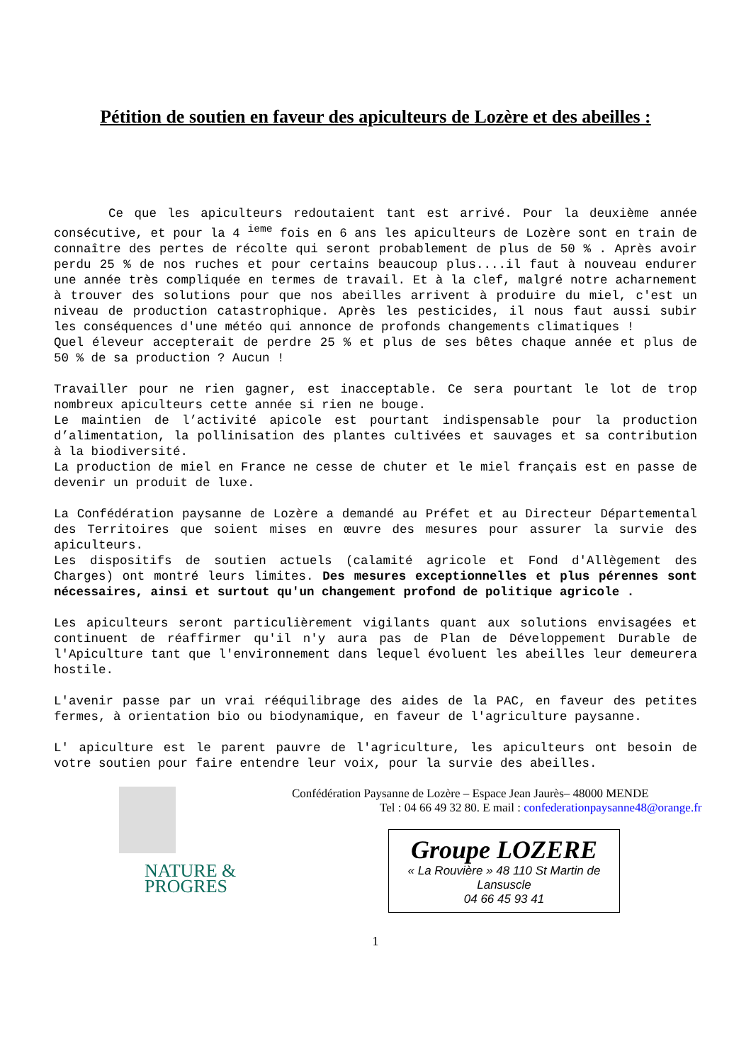Pétition de soutien en faveur des apiculteurs de Lozère et des abeilles :
Ce que les apiculteurs redoutaient tant est arrivé. Pour la deuxième année consécutive, et pour la 4 <sup>ieme</sup> fois en 6 ans les apiculteurs de Lozère sont en train de connaître des pertes de récolte qui seront probablement de plus de 50 % . Après avoir perdu 25 % de nos ruches et pour certains beaucoup plus....il faut à nouveau endurer une année très compliquée en termes de travail. Et à la clef, malgré notre acharnement à trouver des solutions pour que nos abeilles arrivent à produire du miel, c'est un niveau de production catastrophique. Après les pesticides, il nous faut aussi subir les conséquences d'une météo qui annonce de profonds changements climatiques !
Quel éleveur accepterait de perdre 25 % et plus de ses bêtes chaque année et plus de 50 % de sa production ? Aucun !
Travailler pour ne rien gagner, est inacceptable. Ce sera pourtant le lot de trop nombreux apiculteurs cette année si rien ne bouge.
Le maintien de l’activité apicole est pourtant indispensable pour la production d’alimentation, la pollinisation des plantes cultivées et sauvages et sa contribution à la biodiversité.
La production de miel en France ne cesse de chuter et le miel français est en passe de devenir un produit de luxe.
La Confédération paysanne de Lozère a demandé au Préfet et au Directeur Départemental des Territoires que soient mises en œuvre des mesures pour assurer la survie des apiculteurs.
Les dispositifs de soutien actuels (calamité agricole et Fond d'Allègement des Charges) ont montré leurs limites. Des mesures exceptionnelles et plus pérennes sont nécessaires, ainsi et surtout qu'un changement profond de politique agricole .
Les apiculteurs seront particulièrement vigilants quant aux solutions envisagées et continuent de réaffirmer qu'il n'y aura pas de Plan de Développement Durable de l'Apiculture tant que l'environnement dans lequel évoluent les abeilles leur demeurera hostile.
L'avenir passe par un vrai rééquilibrage des aides de la PAC, en faveur des petites fermes, à orientation bio ou biodynamique, en faveur de l'agriculture paysanne.
L' apiculture est le parent pauvre de l'agriculture, les apiculteurs ont besoin de votre soutien pour faire entendre leur voix, pour la survie des abeilles.
NATURE &
PROGRES
Confédération Paysanne de Lozère – Espace Jean Jaurès– 48000 MENDE
Tel : 04 66 49 32 80. E mail : confederationpaysanne48@orange.fr
Groupe LOZERE
« La Rouvière » 48 110 St Martin de
Lansuscle
04 66 45 93 41
1